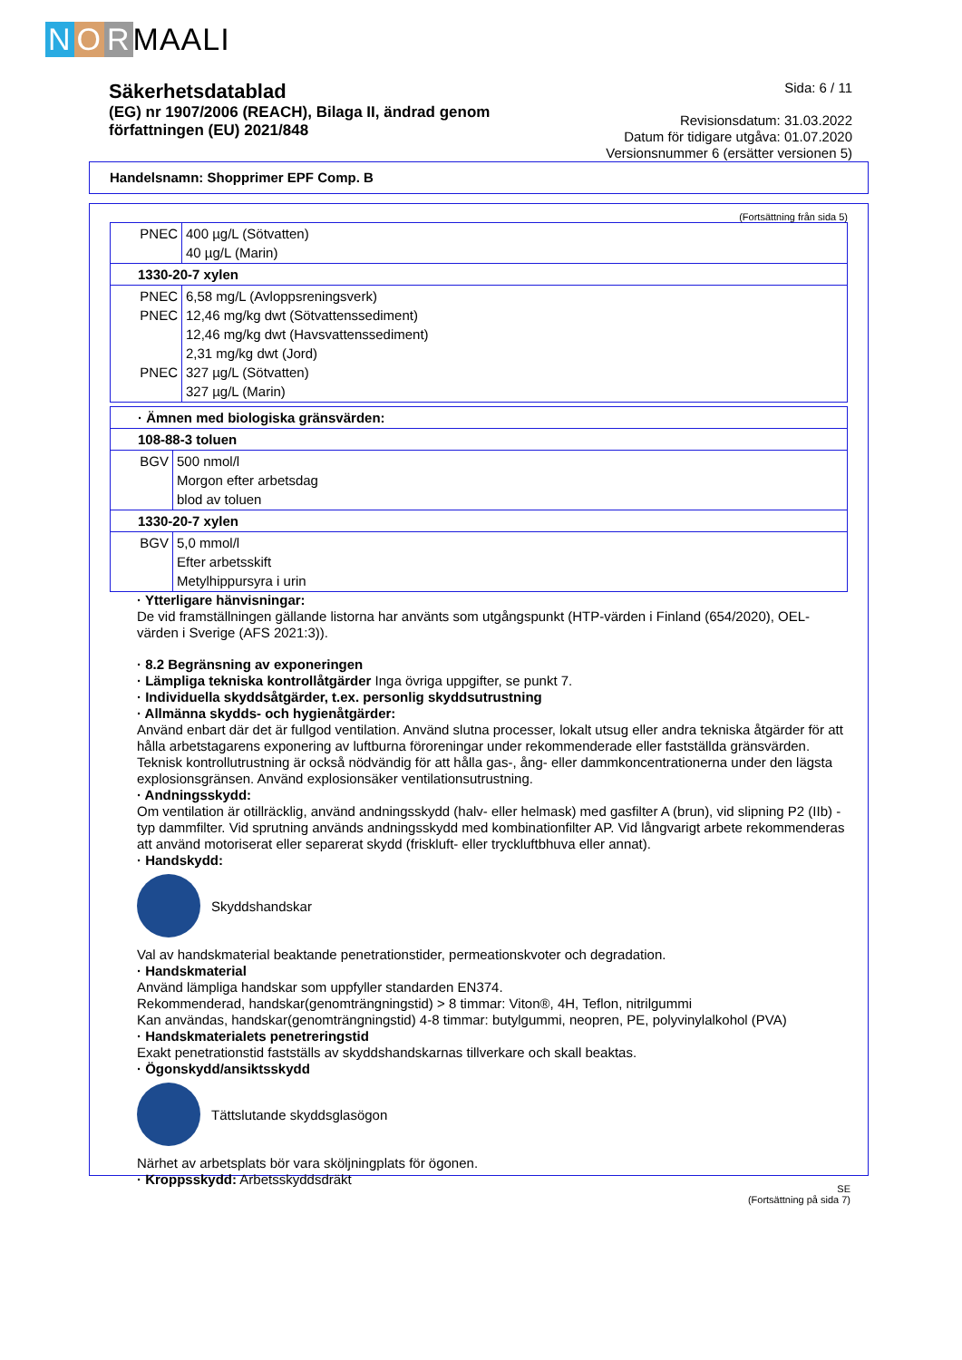N O R MAALI
Säkerhetsdatablad
(EG) nr 1907/2006 (REACH), Bilaga II, ändrad genom författningen (EU) 2021/848
Sida: 6 / 11
Revisionsdatum: 31.03.2022
Datum för tidigare utgåva: 01.07.2020
Versionsnummer 6 (ersätter versionen 5)
Handelsnamn: Shopprimer EPF Comp. B
(Fortsättning från sida 5)
| PNEC | 400 µg/L (Sötvatten) 40 µg/L (Marin) |
| 1330-20-7 xylen | |
| PNEC PNEC PNEC | 6,58 mg/L (Avloppsreningsverk) 12,46 mg/kg dwt (Sötvattenssediment) 12,46 mg/kg dwt (Havsvattenssediment) 2,31 mg/kg dwt (Jord) 327 µg/L (Sötvatten) 327 µg/L (Marin) |
| · Ämnen med biologiska gränsvärden: | |
| 108-88-3 toluen | |
| BGV | 500 nmol/l Morgon efter arbetsdag blod av toluen |
| 1330-20-7 xylen | |
| BGV | 5,0 mmol/l Efter arbetsskift Metylhippursyra i urin |
· Ytterligare hänvisningar:
De vid framställningen gällande listorna har använts som utgångspunkt (HTP-värden i Finland (654/2020), OEL-värden i Sverige (AFS 2021:3)).
· 8.2 Begränsning av exponeringen
· Lämpliga tekniska kontrollåtgärder Inga övriga uppgifter, se punkt 7.
· Individuella skyddsåtgärder, t.ex. personlig skyddsutrustning
· Allmänna skydds- och hygienåtgärder:
Använd enbart där det är fullgod ventilation. Använd slutna processer, lokalt utsug eller andra tekniska åtgärder för att hålla arbetstagarens exponering av luftburna föroreningar under rekommenderade eller fastställda gränsvärden. Teknisk kontrollutrustning är också nödvändig för att hålla gas-, ång- eller dammkoncentrationerna under den lägsta explosionsgränsen. Använd explosionsäker ventilationsutrustning.
· Andningsskydd:
Om ventilation är otillräcklig, använd andningsskydd (halv- eller helmask) med gasfilter A (brun), vid slipning P2 (IIb) -typ dammfilter. Vid sprutning används andningsskydd med kombinationfilter AP. Vid långvarigt arbete rekommenderas att använd motoriserat eller separerat skydd (friskluft- eller tryckluftbhuva eller annat).
· Handskydd:
Skyddshandskar
Val av handskmaterial beaktande penetrationstider, permeationskvoter och degradation.
· Handskmaterial
Använd lämpliga handskar som uppfyller standarden EN374.
Rekommenderad, handskar(genomträngningstid) > 8 timmar: Viton®, 4H, Teflon, nitrilgummi
Kan användas, handskar(genomträngningstid) 4-8 timmar: butylgummi, neopren, PE, polyvinylalkohol (PVA)
· Handskmaterialets penetreringstid
Exakt penetrationstid fastställs av skyddshandskarnas tillverkare och skall beaktas.
· Ögonskydd/ansiktsskydd
Tättslutande skyddsglasögon
Närhet av arbetsplats bör vara sköljningplats för ögonen.
· Kroppsskydd: Arbetsskyddsdräkt
SE
(Fortsättning på sida 7)